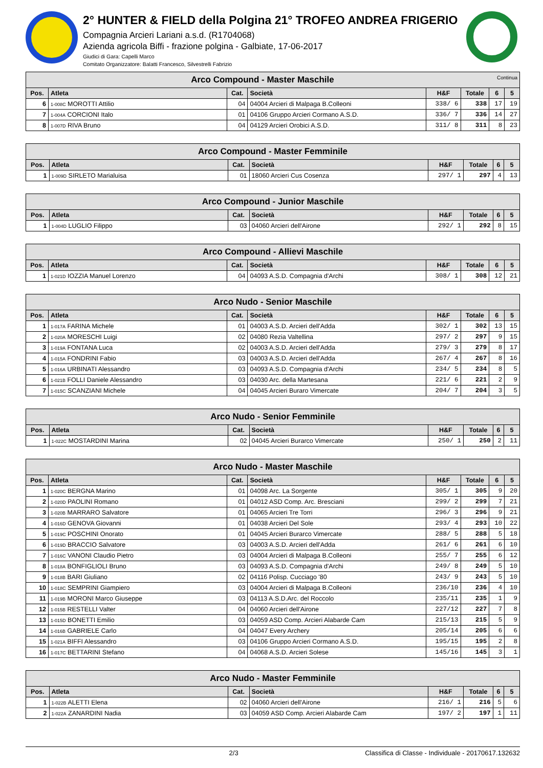2° HUNTER & FIELD della Polgina 21° TROFEO ANDREA FRIGERIO
Compagnia Arcieri Lariani a.s.d. (R1704068)
Azienda agricola Biffi - frazione polgina - Galbiate, 17-06-2017
Giudici di Gara: Capelli Marco
Comitato Organizzatore: Balatti Francesco, Silvestrelli Fabrizio
| Arco Compound - Master Maschile Continua | | | | | | | |
| --- | --- | --- | --- | --- | --- | --- | --- |
| Pos. | Atleta | Cat. | Società | H&F | Totale | 6 | 5 |
| 6 | 1-008C MOROTTI Attilio | 04 | 04004 Arcieri di Malpaga B.Colleoni | 338/ 6 | 338 | 17 | 19 |
| 7 | 1-004A CORCIONI Italo | 01 | 04106 Gruppo Arcieri Cormano A.S.D. | 336/ 7 | 336 | 14 | 27 |
| 8 | 1-007D RIVA Bruno | 04 | 04129 Arcieri Orobici A.S.D. | 311/ 8 | 311 | 8 | 23 |
| Arco Compound - Master Femminile | | | | | | | |
| --- | --- | --- | --- | --- | --- | --- | --- |
| Pos. | Atleta | Cat. | Società | H&F | Totale | 6 | 5 |
| 1 | 1-009D SIRLETO Marialuisa | 01 | 18060 Arcieri Cus Cosenza | 297/ 1 | 297 | 4 | 13 |
| Arco Compound - Junior Maschile | | | | | | | |
| --- | --- | --- | --- | --- | --- | --- | --- |
| Pos. | Atleta | Cat. | Società | H&F | Totale | 6 | 5 |
| 1 | 1-004D LUGLIO Filippo | 03 | 04060 Arcieri dell'Airone | 292/ 1 | 292 | 8 | 15 |
| Arco Compound - Allievi Maschile | | | | | | | |
| --- | --- | --- | --- | --- | --- | --- | --- |
| Pos. | Atleta | Cat. | Società | H&F | Totale | 6 | 5 |
| 1 | 1-021D IOZZIA Manuel Lorenzo | 04 | 04093 A.S.D. Compagnia d'Archi | 308/ 1 | 308 | 12 | 21 |
| Arco Nudo - Senior Maschile | | | | | | | |
| --- | --- | --- | --- | --- | --- | --- | --- |
| Pos. | Atleta | Cat. | Società | H&F | Totale | 6 | 5 |
| 1 | 1-017A FARINA Michele | 01 | 04003 A.S.D. Arcieri dell'Adda | 302/ 1 | 302 | 13 | 15 |
| 2 | 1-020A MORESCHI Luigi | 02 | 04080 Rezia Valtellina | 297/ 2 | 297 | 9 | 15 |
| 3 | 1-019A FONTANA Luca | 02 | 04003 A.S.D. Arcieri dell'Adda | 279/ 3 | 279 | 8 | 17 |
| 4 | 1-015A FONDRINI Fabio | 03 | 04003 A.S.D. Arcieri dell'Adda | 267/ 4 | 267 | 8 | 16 |
| 5 | 1-016A URBINATI Alessandro | 03 | 04093 A.S.D. Compagnia d'Archi | 234/ 5 | 234 | 8 | 5 |
| 6 | 1-021B FOLLI Daniele Alessandro | 03 | 04030 Arc. della Martesana | 221/ 6 | 221 | 2 | 9 |
| 7 | 1-015C SCANZIANI Michele | 04 | 04045 Arcieri Buraro Vimercate | 204/ 7 | 204 | 3 | 5 |
| Arco Nudo - Senior Femminile | | | | | | | |
| --- | --- | --- | --- | --- | --- | --- | --- |
| Pos. | Atleta | Cat. | Società | H&F | Totale | 6 | 5 |
| 1 | 1-022C MOSTARDINI Marina | 02 | 04045 Arcieri Burarco Vimercate | 250/ 1 | 250 | 2 | 11 |
| Arco Nudo - Master Maschile | | | | | | | |
| --- | --- | --- | --- | --- | --- | --- | --- |
| Pos. | Atleta | Cat. | Società | H&F | Totale | 6 | 5 |
| 1 | 1-020C BERGNA Marino | 01 | 04098 Arc. La Sorgente | 305/ 1 | 305 | 9 | 20 |
| 2 | 1-020D PAOLINI Romano | 01 | 04012 ASD Comp. Arc. Bresciani | 299/ 2 | 299 | 7 | 21 |
| 3 | 1-020B MARRARO Salvatore | 01 | 04065 Arcieri Tre Torri | 296/ 3 | 296 | 9 | 21 |
| 4 | 1-016D GENOVA Giovanni | 01 | 04038 Arcieri Del Sole | 293/ 4 | 293 | 10 | 22 |
| 5 | 1-019C POSCHINI Onorato | 01 | 04045 Arcieri Burarco Vimercate | 288/ 5 | 288 | 5 | 18 |
| 6 | 1-019D BRACCIO Salvatore | 03 | 04003 A.S.D. Arcieri dell'Adda | 261/ 6 | 261 | 6 | 10 |
| 7 | 1-016C VANONI Claudio Pietro | 03 | 04004 Arcieri di Malpaga B.Colleoni | 255/ 7 | 255 | 6 | 12 |
| 8 | 1-018A BONFIGLIOLI Bruno | 03 | 04093 A.S.D. Compagnia d'Archi | 249/ 8 | 249 | 5 | 10 |
| 9 | 1-018B BARI Giuliano | 02 | 04116 Polisp. Cucciago '80 | 243/ 9 | 243 | 5 | 10 |
| 10 | 1-018C SEMPRINI Giampiero | 03 | 04004 Arcieri di Malpaga B.Colleoni | 236/10 | 236 | 4 | 10 |
| 11 | 1-019B MORONI Marco Giuseppe | 03 | 04113 A.S.D.Arc. del Roccolo | 235/11 | 235 | 1 | 9 |
| 12 | 1-015B RESTELLI Valter | 04 | 04060 Arcieri dell'Airone | 227/12 | 227 | 7 | 8 |
| 13 | 1-015D BONETTI Emilio | 03 | 04059 ASD Comp. Arcieri Alabarde Cam | 215/13 | 215 | 5 | 9 |
| 14 | 1-016B GABRIELE Carlo | 04 | 04047 Every Archery | 205/14 | 205 | 6 | 6 |
| 15 | 1-021A BIFFI Alessandro | 03 | 04106 Gruppo Arcieri Cormano A.S.D. | 195/15 | 195 | 2 | 8 |
| 16 | 1-017C BETTARINI Stefano | 04 | 04068 A.S.D. Arcieri Solese | 145/16 | 145 | 3 | 1 |
| Arco Nudo - Master Femminile | | | | | | | |
| --- | --- | --- | --- | --- | --- | --- | --- |
| Pos. | Atleta | Cat. | Società | H&F | Totale | 6 | 5 |
| 1 | 1-022B ALETTI Elena | 02 | 04060 Arcieri dell'Airone | 216/ 1 | 216 | 5 | 6 |
| 2 | 1-022A ZANARDINI Nadia | 03 | 04059 ASD Comp. Arcieri Alabarde Cam | 197/ 2 | 197 | 1 | 11 |
2/3 Classifica di Classe - Individuale - 20170617.132632